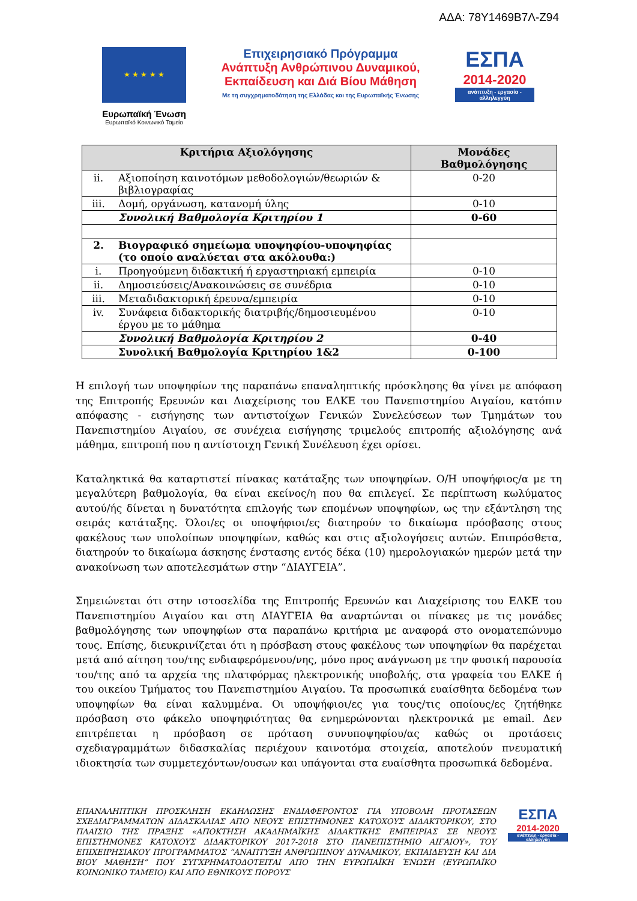ΑΔΑ: 78Υ1469Β7Λ-Ζ94
★ ★ ★ ★ ★
Ευρωπαϊκή Ένωση
Ευρωπαϊκό Κοινωνικό Ταμείο
Επιχειρησιακό Πρόγραμμα
Ανάπτυξη Ανθρώπινου Δυναμικού,
Εκπαίδευση και Διά Βίου Μάθηση
Με τη συγχρηματοδότηση της Ελλάδας και της Ευρωπαϊκής Ένωσης
ΕΣΠΑ
2014-2020
ανάπτυξη - εργασία - αλληλεγγύη
| Κριτήρια Αξιολόγησης | | Μονάδες Βαθμολόγησης |
| --- | --- | --- |
| ii. | Αξιοποίηση καινοτόμων μεθοδολογιών/θεωριών & βιβλιογραφίας | 0-20 |
| iii. | Δομή, οργάνωση, κατανομή ύλης | 0-10 |
| | Συνολική Βαθμολογία Κριτηρίου 1 | 0-60 |
| 2. | Βιογραφικό σημείωμα υποψηφίου-υποψηφίας (το οποίο αναλύεται στα ακόλουθα:) | |
| i. | Προηγούμενη διδακτική ή εργαστηριακή εμπειρία | 0-10 |
| ii. | Δημοσιεύσεις/Ανακοινώσεις σε συνέδρια | 0-10 |
| iii. | Μεταδιδακτορική έρευνα/εμπειρία | 0-10 |
| iv. | Συνάφεια διδακτορικής διατριβής/δημοσιευμένου έργου με το μάθημα | 0-10 |
| | Συνολική Βαθμολογία Κριτηρίου 2 | 0-40 |
| | Συνολική Βαθμολογία Κριτηρίου 1&2 | 0-100 |
Η επιλογή των υποψηφίων της παραπάνω επαναληπτικής πρόσκλησης θα γίνει με απόφαση της Επιτροπής Ερευνών και Διαχείρισης του ΕΛΚΕ του Πανεπιστημίου Αιγαίου, κατόπιν απόφασης - εισήγησης των αντιστοίχων Γενικών Συνελεύσεων των Τμημάτων του Πανεπιστημίου Αιγαίου, σε συνέχεια εισήγησης τριμελούς επιτροπής αξιολόγησης ανά μάθημα, επιτροπή που η αντίστοιχη Γενική Συνέλευση έχει ορίσει.
Καταληκτικά θα καταρτιστεί πίνακας κατάταξης των υποψηφίων. Ο/Η υποψήφιος/α με τη μεγαλύτερη βαθμολογία, θα είναι εκείνος/η που θα επιλεγεί. Σε περίπτωση κωλύματος αυτού/ής δίνεται η δυνατότητα επιλογής των επομένων υποψηφίων, ως την εξάντληση της σειράς κατάταξης. Όλοι/ες οι υποψήφιοι/ες διατηρούν το δικαίωμα πρόσβασης στους φακέλους των υπολοίπων υποψηφίων, καθώς και στις αξιολογήσεις αυτών. Επιπρόσθετα, διατηρούν το δικαίωμα άσκησης ένστασης εντός δέκα (10) ημερολογιακών ημερών μετά την ανακοίνωση των αποτελεσμάτων στην “ΔΙΑΥΓΕΙΑ”.
Σημειώνεται ότι στην ιστοσελίδα της Επιτροπής Ερευνών και Διαχείρισης του ΕΛΚΕ του Πανεπιστημίου Αιγαίου και στη ΔΙΑΥΓΕΙΑ θα αναρτώνται οι πίνακες με τις μονάδες βαθμολόγησης των υποψηφίων στα παραπάνω κριτήρια με αναφορά στο ονοματεπώνυμο τους. Επίσης, διευκρινίζεται ότι η πρόσβαση στους φακέλους των υποψηφίων θα παρέχεται μετά από αίτηση του/της ενδιαφερόμενου/νης, μόνο προς ανάγνωση με την φυσική παρουσία του/της από τα αρχεία της πλατφόρμας ηλεκτρονικής υποβολής, στα γραφεία του ΕΛΚΕ ή του οικείου Τμήματος του Πανεπιστημίου Αιγαίου. Τα προσωπικά ευαίσθητα δεδομένα των υποψηφίων θα είναι καλυμμένα. Οι υποψήφιοι/ες για τους/τις οποίους/ες ζητήθηκε πρόσβαση στο φάκελο υποψηφιότητας θα ενημερώνονται ηλεκτρονικά με email. Δεν επιτρέπεται η πρόσβαση σε πρόταση συνυποψηφίου/ας καθώς οι προτάσεις σχεδιαγραμμάτων διδασκαλίας περιέχουν καινοτόμα στοιχεία, αποτελούν πνευματική ιδιοκτησία των συμμετεχόντων/ουσων και υπάγονται στα ευαίσθητα προσωπικά δεδομένα.
ΕΠΑΝΑΛΗΠΤΙΚΗ ΠΡΟΣΚΛΗΣΗ ΕΚΔΗΛΩΣΗΣ ΕΝΔΙΑΦΕΡΟΝΤΟΣ ΓΙΑ ΥΠΟΒΟΛΗ ΠΡΟΤΑΣΕΩΝ ΣΧΕΔΙΑΓΡΑΜΜΑΤΩΝ ΔΙΔΑΣΚΑΛΙΑΣ ΑΠΟ ΝΕΟΥΣ ΕΠΙΣΤΗΜΟΝΕΣ ΚΑΤΟΧΟΥΣ ΔΙΔΑΚΤΟΡΙΚΟΥ, ΣΤΟ ΠΛΑΙΣΙΟ ΤΗΣ ΠΡΑΞΗΣ «ΑΠΟΚΤΗΣΗ ΑΚΑΔΗΜΑΪΚΗΣ ΔΙΔΑΚΤΙΚΗΣ ΕΜΠΕΙΡΙΑΣ ΣΕ ΝΕΟΥΣ ΕΠΙΣΤΗΜΟΝΕΣ ΚΑΤΟΧΟΥΣ ΔΙΔΑΚΤΟΡΙΚΟΥ 2017-2018 ΣΤΟ ΠΑΝΕΠΙΣΤΗΜΙΟ ΑΙΓΑΙΟΥ», ΤΟΥ ΕΠΙΧΕΙΡΗΣΙΑΚΟΥ ΠΡΟΓΡΑΜΜΑΤΟΣ “ΑΝΑΠΤΥΞΗ ΑΝΘΡΩΠΙΝΟΥ ΔΥΝΑΜΙΚΟΥ, ΕΚΠΑΙΔΕΥΣΗ ΚΑΙ ΔΙΑ ΒΙΟΥ ΜΑΘΗΣΗ” ΠΟΥ ΣΥΓΧΡΗΜΑΤΟΔΟΤΕΙΤΑΙ ΑΠΟ ΤΗΝ ΕΥΡΩΠΑΪΚΗ ΈΝΩΣΗ (ΕΥΡΩΠΑΪΚΟ ΚΟΙΝΩΝΙΚΟ ΤΑΜΕΙΟ) ΚΑΙ ΑΠΟ ΕΘΝΙΚΟΥΣ ΠΟΡΟΥΣ
ΕΣΠΑ
2014-2020
ανάπτυξη - εργασία - αλληλεγγύη